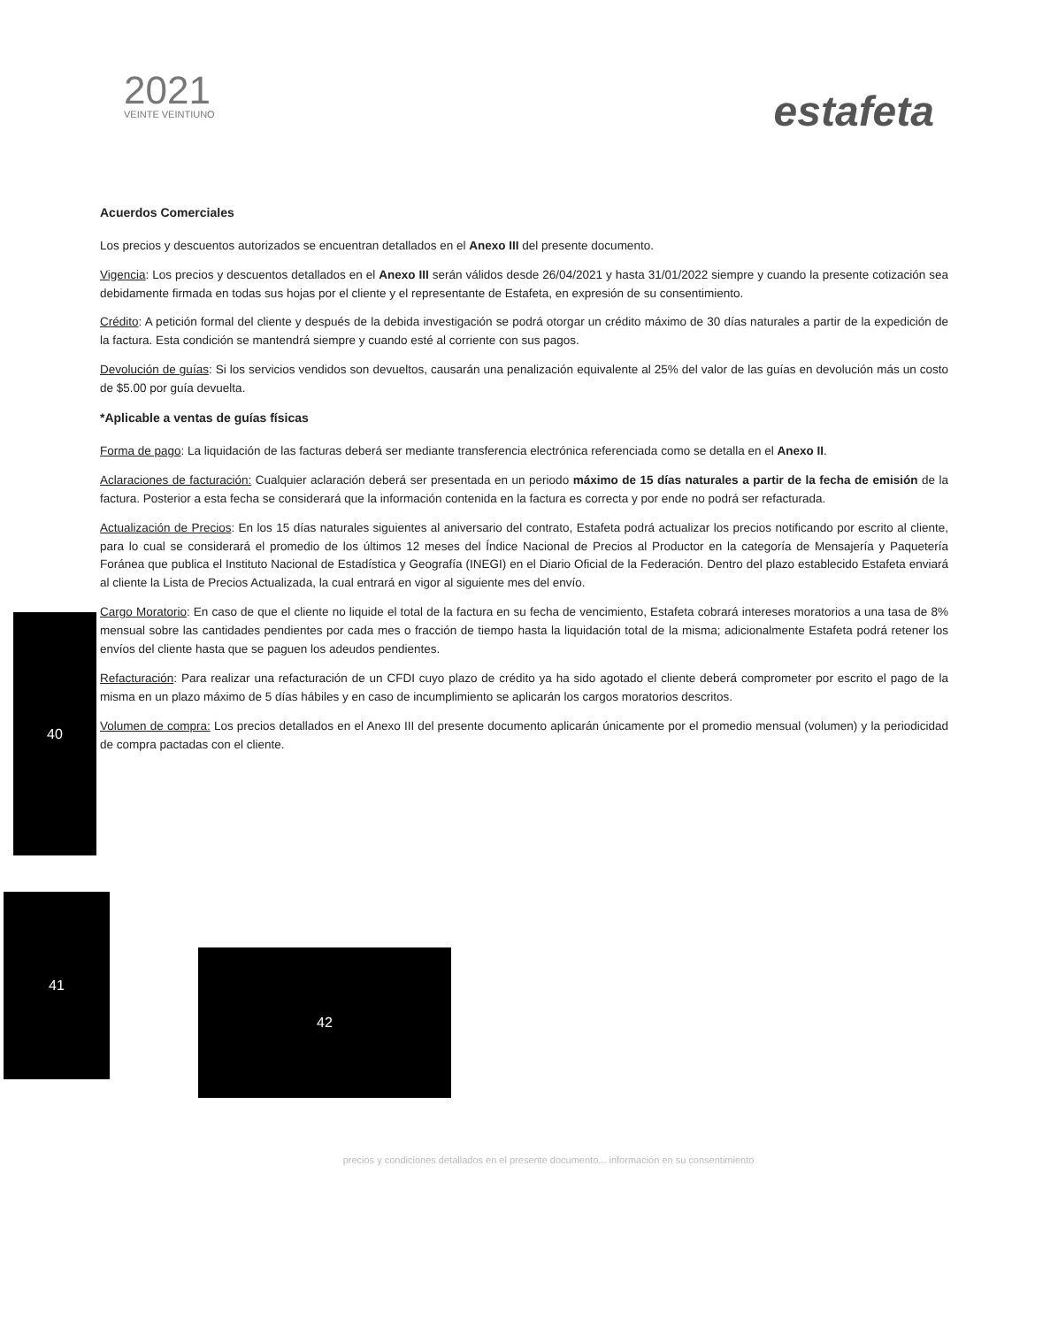2021
VEINTE VEINTIUNO
estafeta
Acuerdos Comerciales
Los precios y descuentos autorizados se encuentran detallados en el Anexo III del presente documento.
Vigencia: Los precios y descuentos detallados en el Anexo III serán válidos desde 26/04/2021 y hasta 31/01/2022 siempre y cuando la presente cotización sea debidamente firmada en todas sus hojas por el cliente y el representante de Estafeta, en expresión de su consentimiento.
Crédito: A petición formal del cliente y después de la debida investigación se podrá otorgar un crédito máximo de 30 días naturales a partir de la expedición de la factura. Esta condición se mantendrá siempre y cuando esté al corriente con sus pagos.
Devolución de guías: Si los servicios vendidos son devueltos, causarán una penalización equivalente al 25% del valor de las guías en devolución más un costo de $5.00 por guía devuelta.
*Aplicable a ventas de guías físicas
Forma de pago: La liquidación de las facturas deberá ser mediante transferencia electrónica referenciada como se detalla en el Anexo II.
Aclaraciones de facturación: Cualquier aclaración deberá ser presentada en un periodo máximo de 15 días naturales a partir de la fecha de emisión de la factura. Posterior a esta fecha se considerará que la información contenida en la factura es correcta y por ende no podrá ser refacturada.
Actualización de Precios: En los 15 días naturales siguientes al aniversario del contrato, Estafeta podrá actualizar los precios notificando por escrito al cliente, para lo cual se considerará el promedio de los últimos 12 meses del Índice Nacional de Precios al Productor en la categoría de Mensajería y Paquetería Foránea que publica el Instituto Nacional de Estadística y Geografía (INEGI) en el Diario Oficial de la Federación. Dentro del plazo establecido Estafeta enviará al cliente la Lista de Precios Actualizada, la cual entrará en vigor al siguiente mes del envío.
Cargo Moratorio: En caso de que el cliente no liquide el total de la factura en su fecha de vencimiento, Estafeta cobrará intereses moratorios a una tasa de 8% mensual sobre las cantidades pendientes por cada mes o fracción de tiempo hasta la liquidación total de la misma; adicionalmente Estafeta podrá retener los envíos del cliente hasta que se paguen los adeudos pendientes.
Refacturación: Para realizar una refacturación de un CFDI cuyo plazo de crédito ya ha sido agotado el cliente deberá comprometer por escrito el pago de la misma en un plazo máximo de 5 días hábiles y en caso de incumplimiento se aplicarán los cargos moratorios descritos.
Volumen de compra: Los precios detallados en el Anexo III del presente documento aplicarán únicamente por el promedio mensual (volumen) y la periodicidad de compra pactadas con el cliente.
40
41
42
precios y condiciones detallados en el presente documento... información en su consentimiento